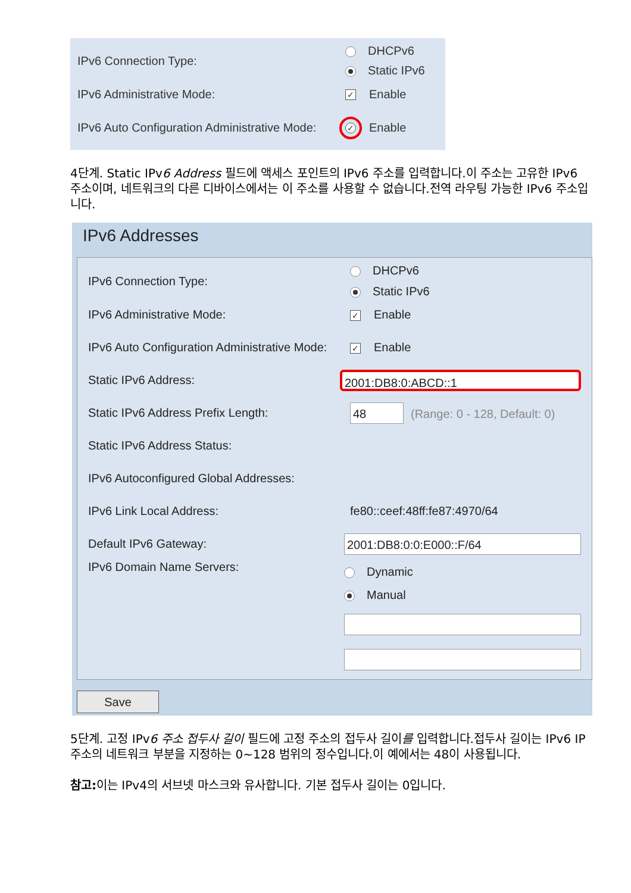IPv6 Connection Type:
DHCPv6
Static IPv6
IPv6 Administrative Mode:
✓ Enable
IPv6 Auto Configuration Administrative Mode:
✓ Enable
4단계. Static IPv6 Address 필드에 액세스 포인트의 IPv6 주소를 입력합니다.이 주소는 고유한 IPv6 주소이며, 네트워크의 다른 디바이스에서는 이 주소를 사용할 수 없습니다.전역 라우팅 가능한 IPv6 주소입니다.
IPv6 Addresses
IPv6 Connection Type:
DHCPv6
Static IPv6
IPv6 Administrative Mode:
✓ Enable
IPv6 Auto Configuration Administrative Mode:
✓ Enable
Static IPv6 Address:
2001:DB8:0:ABCD::1
Static IPv6 Address Prefix Length:
48 (Range: 0 - 128, Default: 0)
Static IPv6 Address Status:
IPv6 Autoconfigured Global Addresses:
IPv6 Link Local Address: fe80::ceef:48ff:fe87:4970/64
Default IPv6 Gateway:
2001:DB8:0:0:E000::F/64
IPv6 Domain Name Servers:
Dynamic
Manual
Save
5단계. 고정 IPv6 주소 접두사 길이 필드에 고정 주소의 접두사 길이를 입력합니다.접두사 길이는 IPv6 IP 주소의 네트워크 부분을 지정하는 0~128 범위의 정수입니다.이 예에서는 48이 사용됩니다.
참고: 이는 IPv4의 서브넷 마스크와 유사합니다. 기본 접두사 길이는 0입니다.